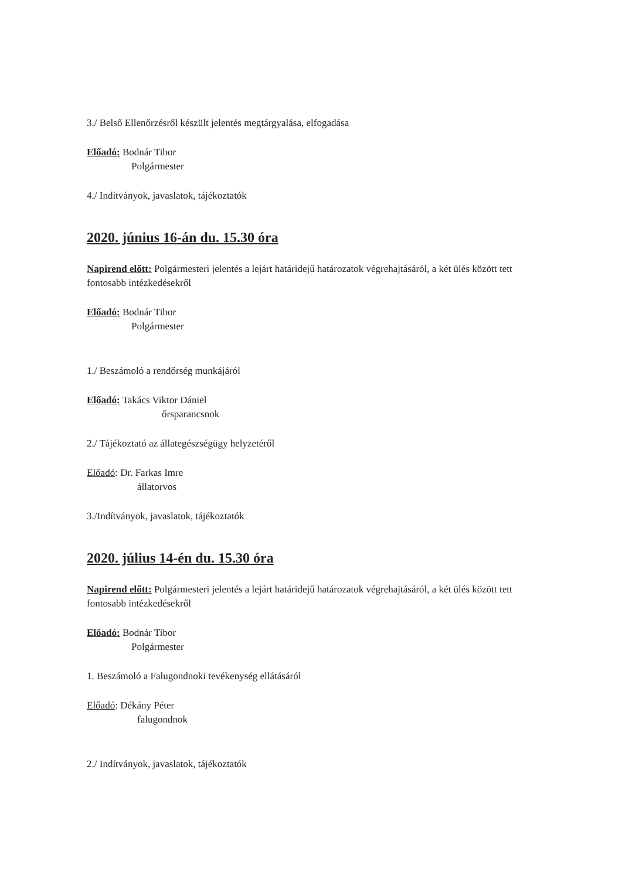3./ Belső Ellenőrzésről készült jelentés megtárgyalása, elfogadása
Előadó: Bodnár Tibor
Polgármester
4./ Indítványok, javaslatok, tájékoztatók
2020. június 16-án du. 15.30 óra
Napirend előtt: Polgármesteri jelentés a lejárt határidejű határozatok végrehajtásáról, a két ülés között tett fontosabb intézkedésekről
Előadó: Bodnár Tibor
Polgármester
1./ Beszámoló a rendőrség munkájáról
Előadó: Takács Viktor Dániel
őrsparancsnok
2./ Tájékoztató az állategészségügy helyzetéről
Előadó: Dr. Farkas Imre
állatorvos
3./Indítványok, javaslatok, tájékoztatók
2020. július 14-én du. 15.30 óra
Napirend előtt: Polgármesteri jelentés a lejárt határidejű határozatok végrehajtásáról, a két ülés között tett fontosabb intézkedésekről
Előadó: Bodnár Tibor
Polgármester
1. Beszámoló a Falugondnoki tevékenység ellátásáról
Előadó: Dékány Péter
falugondnok
2./ Indítványok, javaslatok, tájékoztatók